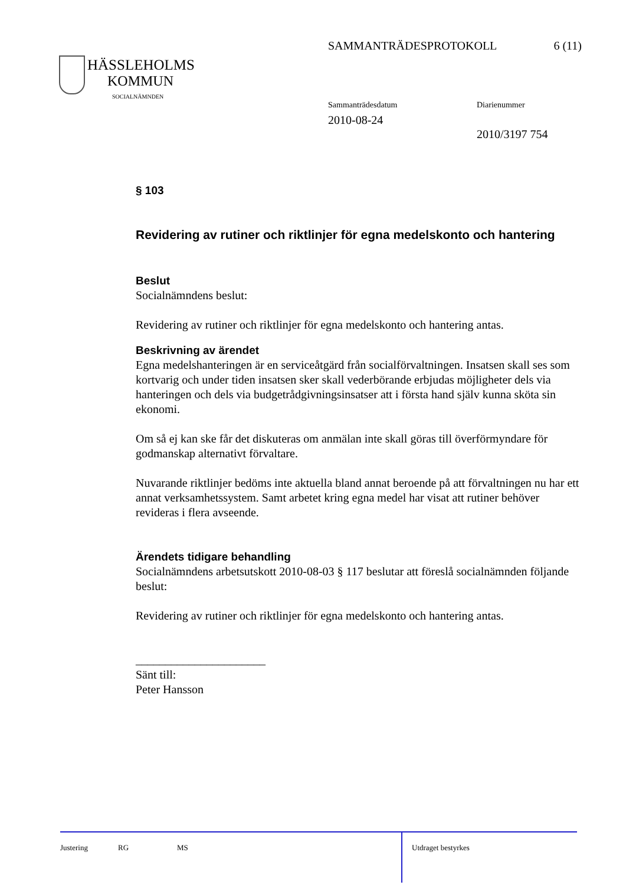SAMMANTRÄDESPROTOKOLL 6 (11)
HÄSSLEHOLMS
KOMMUN
SOCIALNÄMNDEN
Sammanträdesdatum
2010-08-24
Diarienummer
2010/3197 754
§ 103
Revidering av rutiner och riktlinjer för egna medelskonto och hantering
Beslut
Socialnämndens beslut:
Revidering av rutiner och riktlinjer för egna medelskonto och hantering antas.
Beskrivning av ärendet
Egna medelshanteringen är en serviceåtgärd från socialförvaltningen. Insatsen skall ses som kortvarig och under tiden insatsen sker skall vederbörande erbjudas möjligheter dels via hanteringen och dels via budgetrådgivningsinsatser att i första hand själv kunna sköta sin ekonomi.
Om så ej kan ske får det diskuteras om anmälan inte skall göras till överförmyndare för godmanskap alternativt förvaltare.
Nuvarande riktlinjer bedöms inte aktuella bland annat beroende på att förvaltningen nu har ett annat verksamhetssystem. Samt arbetet kring egna medel har visat att rutiner behöver revideras i flera avseende.
Ärendets tidigare behandling
Socialnämndens arbetsutskott 2010-08-03 § 117 beslutar att föreslå socialnämnden följande beslut:
Revidering av rutiner och riktlinjer för egna medelskonto och hantering antas.
______________________
Sänt till:
Peter Hansson
Justering RG MS Utdraget bestyrkes